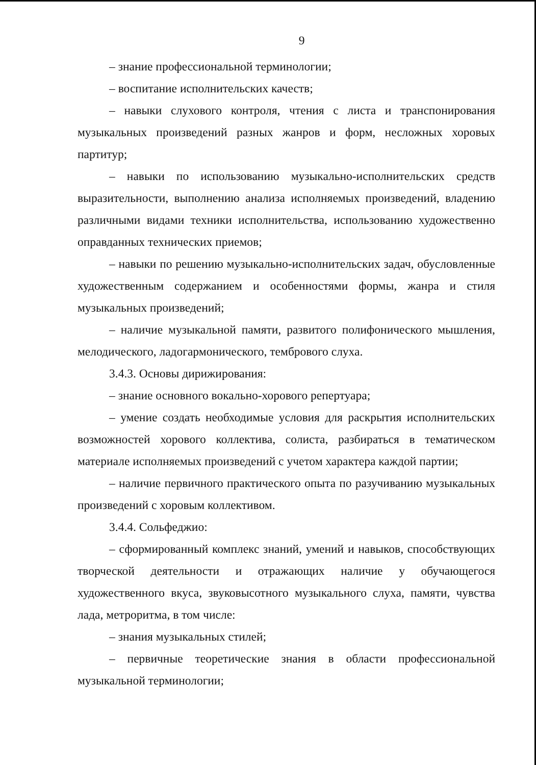9
– знание профессиональной терминологии;
– воспитание исполнительских качеств;
– навыки слухового контроля, чтения с листа и транспонирования музыкальных произведений разных жанров и форм, несложных хоровых партитур;
– навыки по использованию музыкально-исполнительских средств выразительности, выполнению анализа исполняемых произведений, владению различными видами техники исполнительства, использованию художественно оправданных технических приемов;
– навыки по решению музыкально-исполнительских задач, обусловленные художественным содержанием и особенностями формы, жанра и стиля музыкальных произведений;
– наличие музыкальной памяти, развитого полифонического мышления, мелодического, ладогармонического, тембрового слуха.
3.4.3. Основы дирижирования:
– знание основного вокально-хорового репертуара;
– умение создать необходимые условия для раскрытия исполнительских возможностей хорового коллектива, солиста, разбираться в тематическом материале исполняемых произведений с учетом характера каждой партии;
– наличие первичного практического опыта по разучиванию музыкальных произведений с хоровым коллективом.
3.4.4. Сольфеджио:
– сформированный комплекс знаний, умений и навыков, способствующих творческой деятельности и отражающих наличие у обучающегося художественного вкуса, звуковысотного музыкального слуха, памяти, чувства лада, метроритма, в том числе:
– знания музыкальных стилей;
– первичные теоретические знания в области профессиональной музыкальной терминологии;